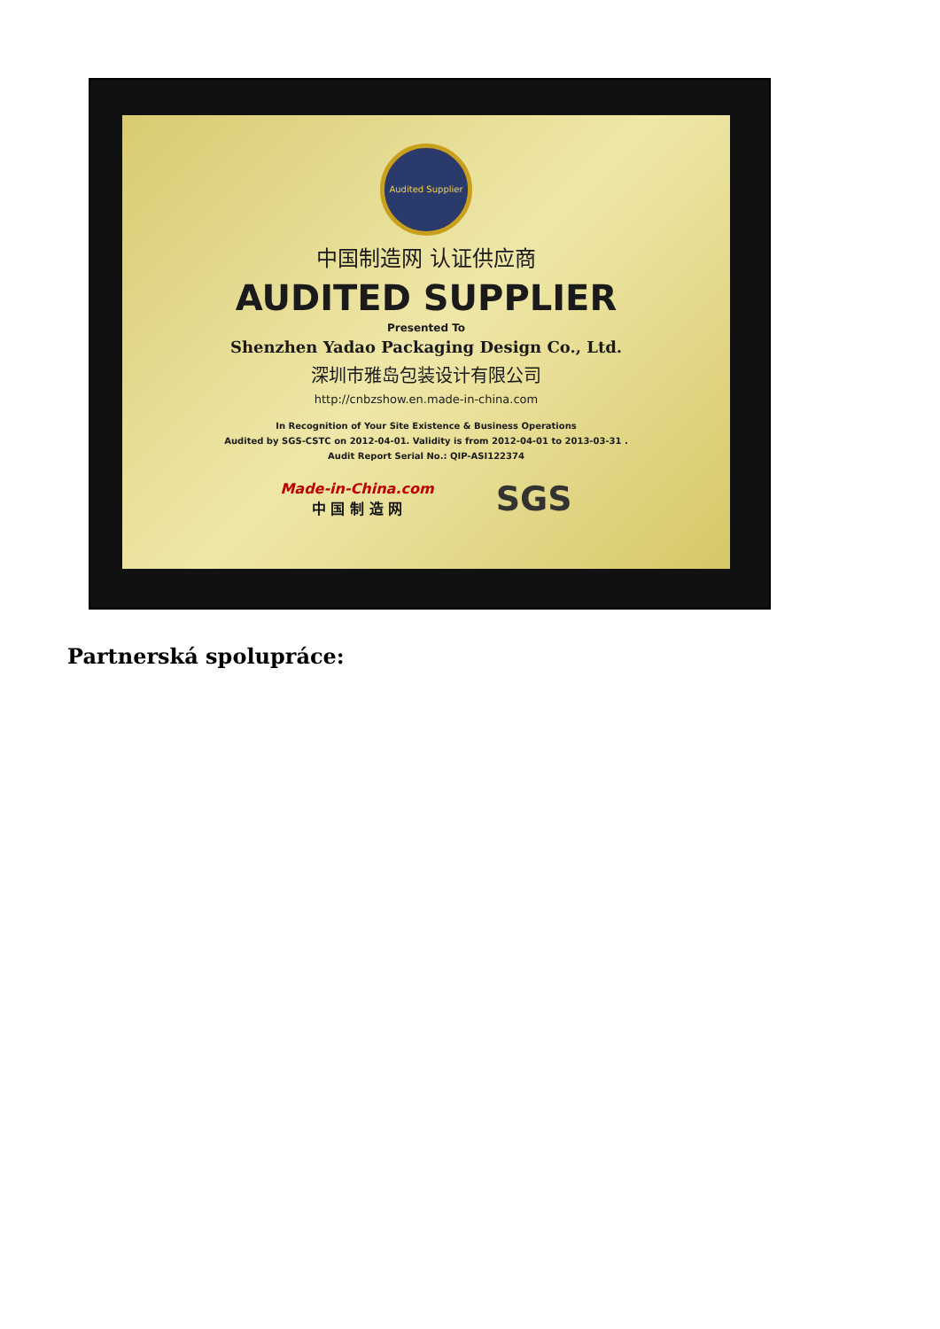Audited Supplier
中国制造网 认证供应商
AUDITED SUPPLIER
Presented To
Shenzhen Yadao Packaging Design Co., Ltd.
深圳市雅岛包装设计有限公司
http://cnbzshow.en.made-in-china.com
In Recognition of Your Site Existence & Business Operations
Audited by SGS-CSTC on 2012-04-01. Validity is from 2012-04-01 to 2013-03-31 .
Audit Report Serial No.: QIP-ASI122374
Made-in-China.com
中 国 制 造 网
SGS
Partnerská spolupráce: